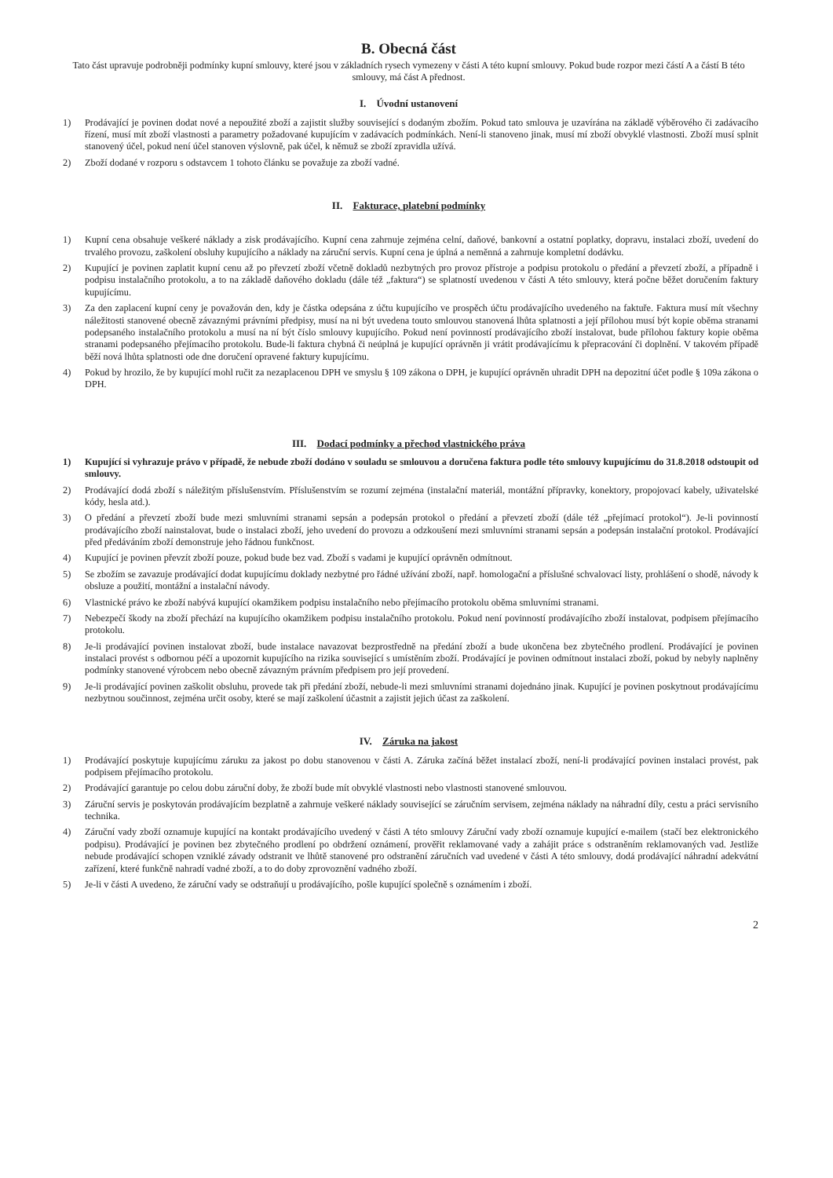B. Obecná část
Tato část upravuje podrobněji podmínky kupní smlouvy, které jsou v základních rysech vymezeny v části A této kupní smlouvy. Pokud bude rozpor mezi částí A a částí B této smlouvy, má část A přednost.
I. Úvodní ustanovení
1) Prodávající je povinen dodat nové a nepoužité zboží a zajistit služby související s dodaným zbožím. Pokud tato smlouva je uzavírána na základě výběrového či zadávacího řízení, musí mít zboží vlastnosti a parametry požadované kupujícím v zadávacích podmínkách. Není-li stanoveno jinak, musí mí zboží obvyklé vlastnosti. Zboží musí splnit stanovený účel, pokud není účel stanoven výslovně, pak účel, k němuž se zboží zpravidla užívá.
2) Zboží dodané v rozporu s odstavcem 1 tohoto článku se považuje za zboží vadné.
II. Fakturace, platební podmínky
1) Kupní cena obsahuje veškeré náklady a zisk prodávajícího. Kupní cena zahrnuje zejména celní, daňové, bankovní a ostatní poplatky, dopravu, instalaci zboží, uvedení do trvalého provozu, zaškolení obsluhy kupujícího a náklady na záruční servis. Kupní cena je úplná a neměnná a zahrnuje kompletní dodávku.
2) Kupující je povinen zaplatit kupní cenu až po převzetí zboží včetně dokladů nezbytných pro provoz přístroje a podpisu protokolu o předání a převzetí zboží, a případně i podpisu instalačního protokolu, a to na základě daňového dokladu (dále též „faktura“) se splatností uvedenou v části A této smlouvy, která počne běžet doručením faktury kupujícímu.
3) Za den zaplacení kupní ceny je považován den, kdy je částka odepsána z účtu kupujícího ve prospěch účtu prodávajícího uvedeného na faktuře. Faktura musí mít všechny náležitosti stanovené obecně závaznými právními předpisy, musí na ni být uvedena touto smlouvou stanovená lhůta splatnosti a její přílohou musí být kopie oběma stranami podepsaného instalačního protokolu a musí na ní být číslo smlouvy kupujícího. Pokud není povinností prodávajícího zboží instalovat, bude přílohou faktury kopie oběma stranami podepsaného přejímacího protokolu. Bude-li faktura chybná či neúplná je kupující oprávněn ji vrátit prodávajícímu k přepracování či doplnění. V takovém případě běží nová lhůta splatnosti ode dne doručení opravené faktury kupujícímu.
4) Pokud by hrozilo, že by kupující mohl ručit za nezaplacenou DPH ve smyslu § 109 zákona o DPH, je kupující oprávněn uhradit DPH na depozitní účet podle § 109a zákona o DPH.
III. Dodací podmínky a přechod vlastnického práva
1) Kupující si vyhrazuje právo v případě, že nebude zboží dodáno v souladu se smlouvou a doručena faktura podle této smlouvy kupujícímu do 31.8.2018 odstoupit od smlouvy.
2) Prodávající dodá zboží s náležitým příslušenstvím. Příslušenstvím se rozumí zejména (instalační materiál, montážní přípravky, konektory, propojovací kabely, uživatelské kódy, hesla atd.).
3) O předání a převzetí zboží bude mezi smluvními stranami sepsán a podepsán protokol o předání a převzetí zboží (dále též „přejímací protokol“). Je-li povinností prodávajícího zboží nainstalovat, bude o instalaci zboží, jeho uvedení do provozu a odzkoušení mezi smluvními stranami sepsán a podepsán instalační protokol. Prodávající před předáváním zboží demonstruje jeho řádnou funkčnost.
4) Kupující je povinen převzít zboží pouze, pokud bude bez vad. Zboží s vadami je kupující oprávněn odmítnout.
5) Se zbožím se zavazuje prodávající dodat kupujícímu doklady nezbytné pro řádné užívání zboží, např. homologační a příslušné schvalovací listy, prohlášení o shodě, návody k obsluze a použití, montážní a instalační návody.
6) Vlastnické právo ke zboží nabývá kupující okamžikem podpisu instalačního nebo přejímacího protokolu oběma smluvními stranami.
7) Nebezpečí škody na zboží přechází na kupujícího okamžikem podpisu instalačního protokolu. Pokud není povinností prodávajícího zboží instalovat, podpisem přejímacího protokolu.
8) Je-li prodávající povinen instalovat zboží, bude instalace navazovat bezprostředně na předání zboží a bude ukončena bez zbytečného prodlení. Prodávající je povinen instalaci provést s odbornou péčí a upozornit kupujícího na rizika související s umístěním zboží. Prodávající je povinen odmítnout instalaci zboží, pokud by nebyly naplněny podmínky stanovené výrobcem nebo obecně závazným právním předpisem pro její provedení.
9) Je-li prodávající povinen zaškolit obsluhu, provede tak při předání zboží, nebude-li mezi smluvními stranami dojednáno jinak. Kupující je povinen poskytnout prodávajícímu nezbytnou součinnost, zejména určit osoby, které se mají zaškolení účastnit a zajistit jejich účast za zaškolení.
IV. Záruka na jakost
1) Prodávající poskytuje kupujícímu záruku za jakost po dobu stanovenou v části A. Záruka začíná běžet instalací zboží, není-li prodávající povinen instalaci provést, pak podpisem přejímacího protokolu.
2) Prodávající garantuje po celou dobu záruční doby, že zboží bude mít obvyklé vlastnosti nebo vlastnosti stanovené smlouvou.
3) Záruční servis je poskytován prodávajícím bezplatně a zahrnuje veškeré náklady související se záručním servisem, zejména náklady na náhradní díly, cestu a práci servisního technika.
4) Záruční vady zboží oznamuje kupující na kontakt prodávajícího uvedený v části A této smlouvy Záruční vady zboží oznamuje kupující e-mailem (stačí bez elektronického podpisu). Prodávající je povinen bez zbytečného prodlení po obdržení oznámení, prověřit reklamované vady a zahájit práce s odstraněním reklamovaných vad. Jestliže nebude prodávající schopen vzniklé závady odstranit ve lhůtě stanovené pro odstranění záručních vad uvedené v části A této smlouvy, dodá prodávající náhradní adekvátní zařízení, které funkčně nahradí vadné zboží, a to do doby zprovoznění vadného zboží.
5) Je-li v části A uvedeno, že záruční vady se odstraňují u prodávajícího, pošle kupující společně s oznámením i zboží.
2